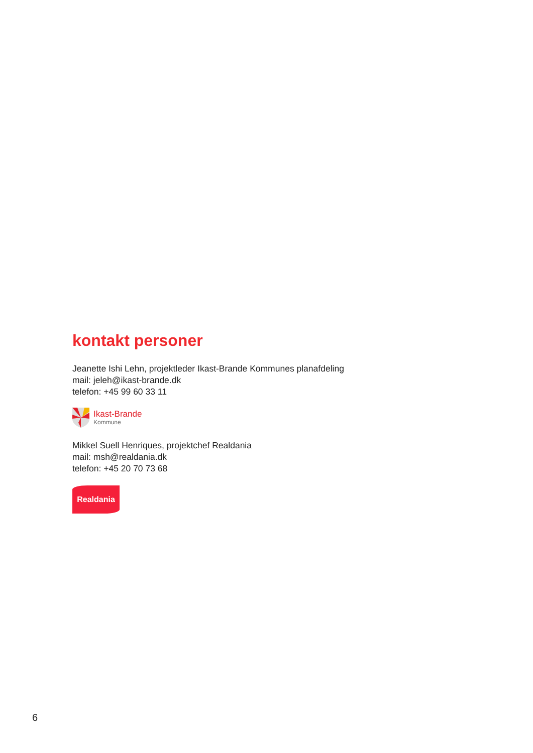kontakt personer
Jeanette Ishi Lehn, projektleder Ikast-Brande Kommunes planafdeling
mail: jeleh@ikast-brande.dk
telefon: +45 99 60 33 11
Ikast-Brande
Kommune
Mikkel Suell Henriques, projektchef Realdania
mail: msh@realdania.dk
telefon: +45 20 70 73 68
Realdania
6